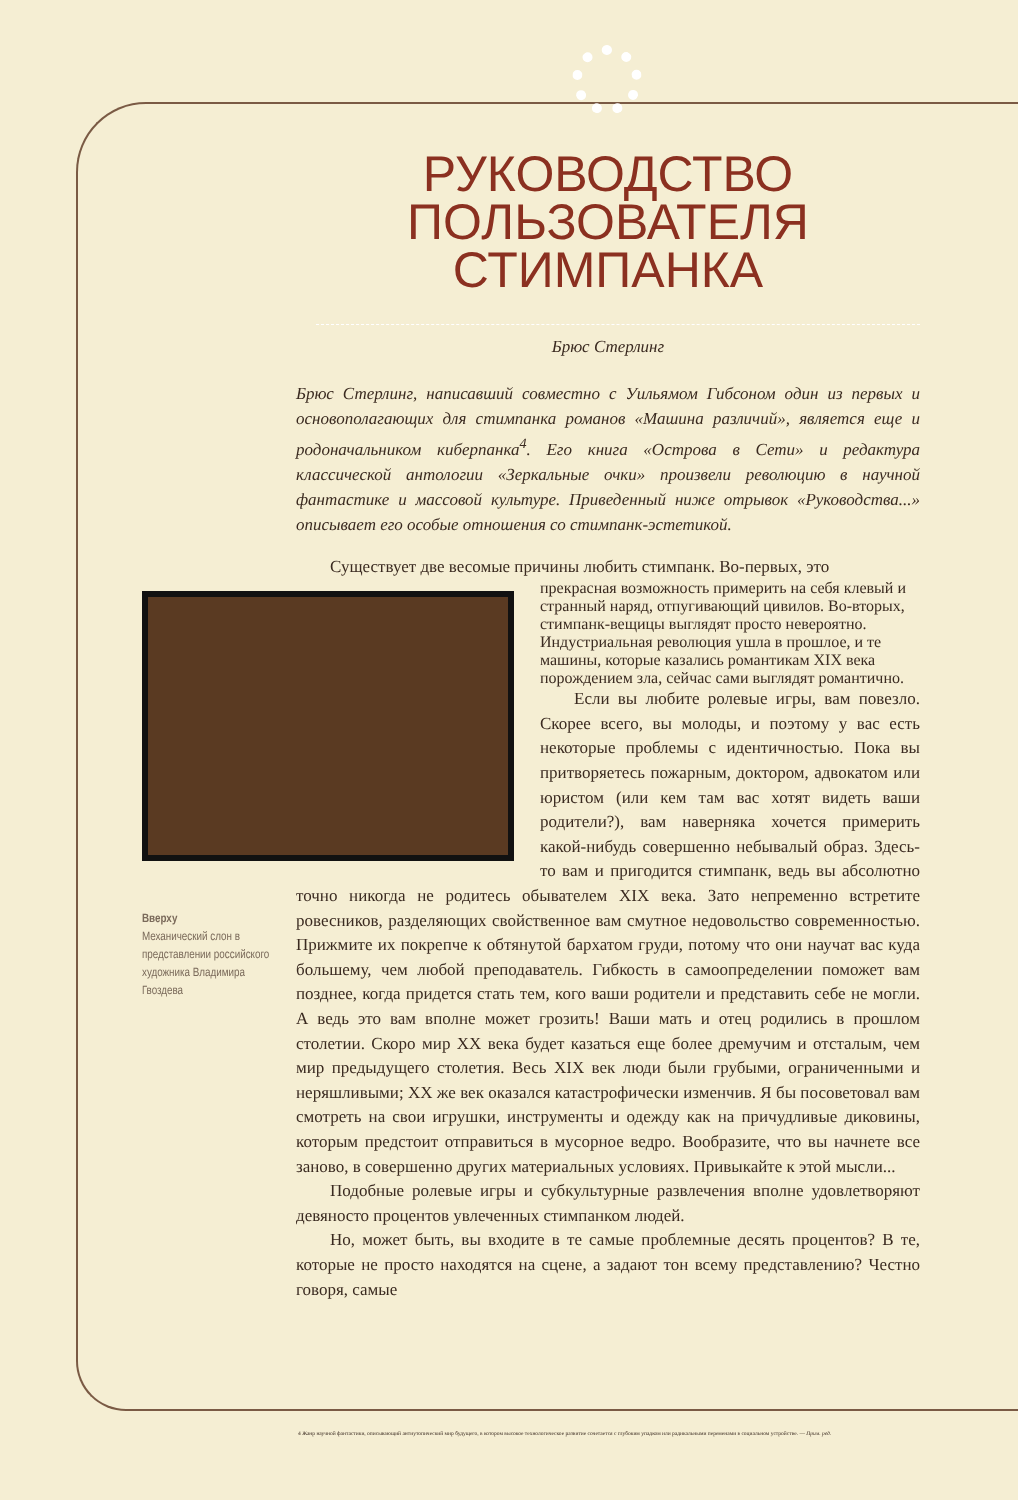РУКОВОДСТВО
ПОЛЬЗОВАТЕЛЯ
СТИМПАНКА
Брюс Стерлинг
Брюс Стерлинг, написавший совместно с Уильямом Гибсоном один из первых и основополагающих для стимпанка романов «Машина различий», является еще и родоначальником киберпанка<sup>4</sup>. Его книга «Острова в Сети» и редактура классической антологии «Зеркальные очки» произвели революцию в научной фантастике и массовой культуре. Приведенный ниже отрывок «Руководства...» описывает его особые отношения со стимпанк-эстетикой.
Существует две весомые причины любить стимпанк. Во-первых, это
прекрасная возможность примерить на себя клевый и странный наряд, отпугивающий цивилов. Во-вторых, стимпанк-вещицы выглядят просто невероятно. Индустриальная революция ушла в прошлое, и те машины, которые казались романтикам XIX века порождением зла, сейчас сами выглядят романтично.
Если вы любите ролевые игры, вам повезло. Скорее всего, вы молоды, и поэтому у вас есть некоторые проблемы с идентичностью. Пока вы притворяетесь пожарным, доктором, адвокатом или юристом (или кем там вас хотят видеть ваши родители?), вам наверняка хочется примерить какой-нибудь совершенно небывалый образ. Здесь-то вам и пригодится стимпанк, ведь вы абсолютно точно никогда не родитесь обывателем XIX века. Зато непременно встретите ровесников, разделяющих свойственное вам смутное недовольство современностью. Прижмите их покрепче к обтянутой бархатом груди, потому что они научат вас куда большему, чем любой преподаватель. Гибкость в самоопределении поможет вам позднее, когда придется стать тем, кого ваши родители и представить себе не могли. А ведь это вам вполне может грозить! Ваши мать и отец родились в прошлом столетии. Скоро мир XX века будет казаться еще более дремучим и отсталым, чем мир предыдущего столетия. Весь XIX век люди были грубыми, ограниченными и неряшливыми; XX же век оказался катастрофически изменчив. Я бы посоветовал вам смотреть на свои игрушки, инструменты и одежду как на причудливые диковины, которым предстоит отправиться в мусорное ведро. Вообразите, что вы начнете все заново, в совершенно других материальных условиях. Привыкайте к этой мысли...
Подобные ролевые игры и субкультурные развлечения вполне удовлетворяют девяносто процентов увлеченных стимпанком людей.
Но, может быть, вы входите в те самые проблемные десять процентов? В те, которые не просто находятся на сцене, а задают тон всему представлению? Честно говоря, самые
Вверху
Механический слон в представлении российского художника Владимира Гвоздева
4 Жанр научной фантастики, описывающий антиутопический мир будущего, в котором высокое технологическое развитие сочетается с глубоким упадком или радикальными переменами в социальном устройстве. — Прим. ред.